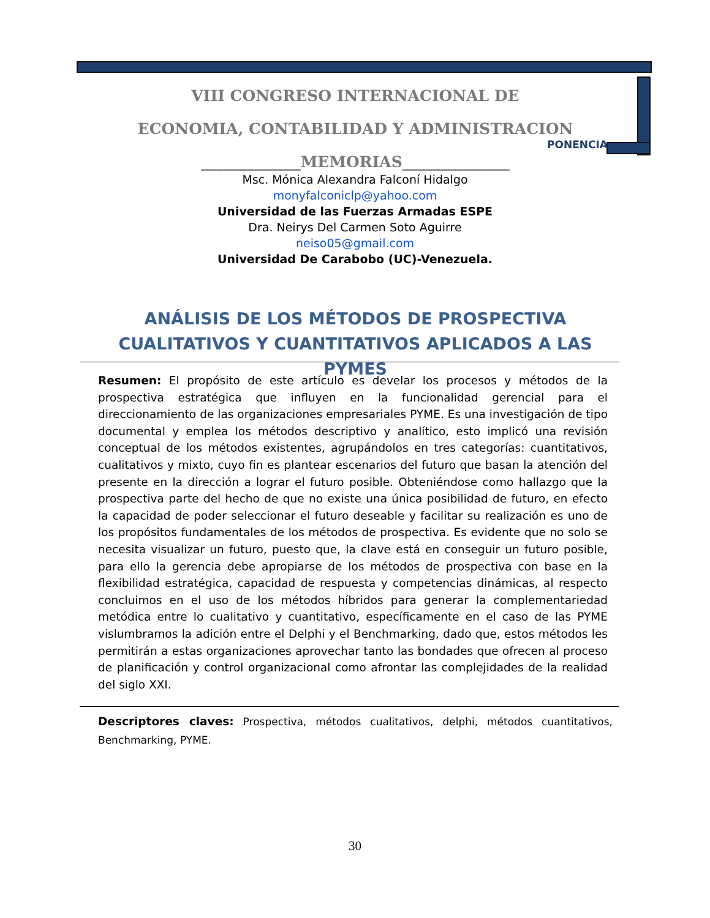VIII CONGRESO INTERNACIONAL DE
ECONOMIA, CONTABILIDAD Y ADMINISTRACION
_____________MEMORIAS______________
PONENCIA
Msc. Mónica Alexandra Falconí Hidalgo
monyfalconiclp@yahoo.com
Universidad de las Fuerzas Armadas ESPE
Dra. Neirys Del Carmen Soto Aguirre
neiso05@gmail.com
Universidad De Carabobo (UC)-Venezuela.
ANÁLISIS DE LOS MÉTODOS DE PROSPECTIVA CUALITATIVOS Y CUANTITATIVOS APLICADOS A LAS PYMES
Resumen: El propósito de este artículo es develar los procesos y métodos de la prospectiva estratégica que influyen en la funcionalidad gerencial para el direccionamiento de las organizaciones empresariales PYME. Es una investigación de tipo documental y emplea los métodos descriptivo y analítico, esto implicó una revisión conceptual de los métodos existentes, agrupándolos en tres categorías: cuantitativos, cualitativos y mixto, cuyo fin es plantear escenarios del futuro que basan la atención del presente en la dirección a lograr el futuro posible. Obteniéndose como hallazgo que la prospectiva parte del hecho de que no existe una única posibilidad de futuro, en efecto la capacidad de poder seleccionar el futuro deseable y facilitar su realización es uno de los propósitos fundamentales de los métodos de prospectiva. Es evidente que no solo se necesita visualizar un futuro, puesto que, la clave está en conseguir un futuro posible, para ello la gerencia debe apropiarse de los métodos de prospectiva con base en la flexibilidad estratégica, capacidad de respuesta y competencias dinámicas, al respecto concluimos en el uso de los métodos híbridos para generar la complementariedad metódica entre lo cualitativo y cuantitativo, específicamente en el caso de las PYME vislumbramos la adición entre el Delphi y el Benchmarking, dado que, estos métodos les permitirán a estas organizaciones aprovechar tanto las bondades que ofrecen al proceso de planificación y control organizacional como afrontar las complejidades de la realidad del siglo XXI.
Descriptores claves: Prospectiva, métodos cualitativos, delphi, métodos cuantitativos, Benchmarking, PYME.
30